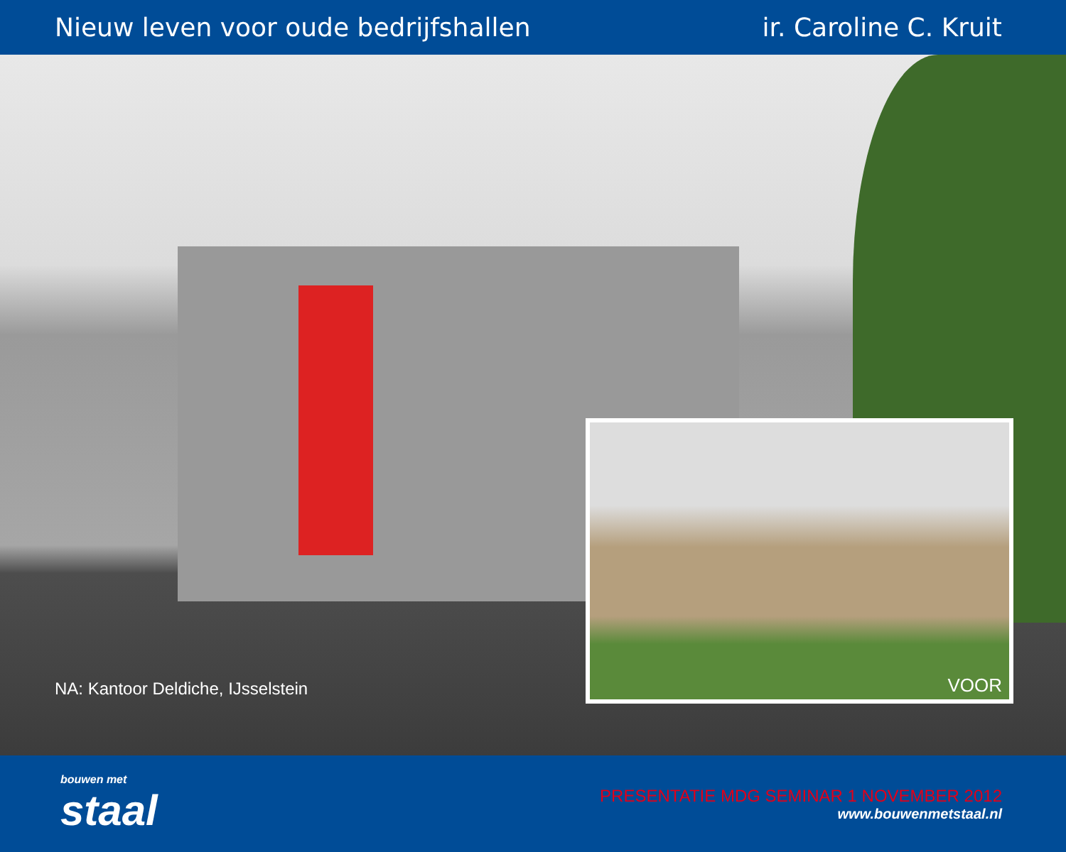Nieuw leven voor oude bedrijfshallen ir. Caroline C. Kruit
NA: Kantoor Deldiche, IJsselstein
VOOR
bouwen met
staal
PRESENTATIE MDG SEMINAR 1 NOVEMBER 2012
www.bouwenmetstaal.nl